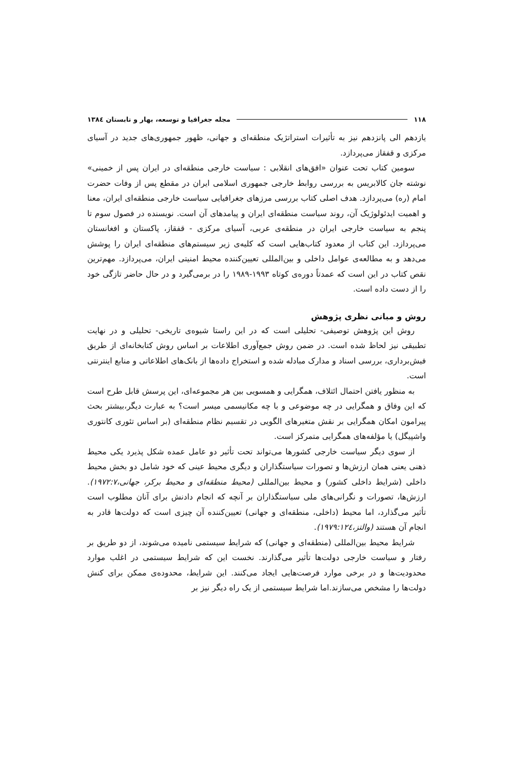۱۱۸ مجله جغرافیا و توسعه، بهار و تابستان ۱۳۸٤
یازدهم الی پانزدهم نیز به تأثیرات استراتژیک منطقه‌ای و جهانی، ظهور جمهوری‌های جدید در آسیای مرکزی و قفقاز می‌پردازد.
سومین کتاب تحت عنوان «افق‌های انقلابی : سیاست خارجی منطقه‌ای در ایران پس از خمینی» نوشته جان کالابریس به بررسی روابط خارجی جمهوری اسلامی ایران در مقطع پس از وفات حضرت امام (ره) می‌پردازد. هدف اصلی کتاب بررسی مرزهای جغرافیایی سیاست خارجی منطقه‌ای ایران، معنا و اهمیت ایدئولوژیک آن، روند سیاست منطقه‌ای ایران و پیامدهای آن است. نویسنده در فصول سوم تا پنجم به سیاست خارجی ایران در منطقه‌ی عربی، آسیای مرکزی - قفقاز، پاکستان و افغانستان می‌پردازد. این کتاب از معدود کتاب‌هایی است که کلیه‌ی زیر سیستم‌های منطقه‌ای ایران را پوشش می‌دهد و به مطالعه‌ی عوامل داخلی و بین‌المللی تعیین‌کننده محیط امنیتی ایران، می‌پردازد. مهم‌ترین نقص کتاب در این است که عمدتاً دوره‌ی کوتاه ۱۹۹۳-۱۹۸۹ را در برمی‌گیرد و در حال حاضر تازگی خود را از دست داده است.
روش و مبانی نظری پژوهش
روش این پژوهش توصیفی- تحلیلی است که در این راستا شیوه‌ی تاریخی- تحلیلی و در نهایت تطبیقی نیز لحاظ شده است. در ضمن روش جمع‌آوری اطلاعات بر اساس روش کتابخانه‌ای از طریق فیش‌برداری، بررسی اسناد و مدارک مبادله شده و استخراج داده‌ها از بانک‌های اطلاعاتی و منابع اینترنتی است.
به منظور یافتن احتمال ائتلاف، همگرایی و همسویی بین هر مجموعه‌ای، این پرسش قابل طرح است که این وفاق و همگرایی در چه موضوعی و با چه مکانیسمی میسر است؟ به عبارت دیگر،بیشتر بحث پیرامون امکان همگرایی بر نقش متغیرهای الگویی در تقسیم نظام منطقه‌ای (بر اساس تئوری کانتوری واشپیگل) یا مؤلفه‌های همگرایی متمرکز است.
از سوی دیگر سیاست خارجی کشورها می‌تواند تحت تأثیر دو عامل عمده شکل پذیرد یکی محیط ذهنی یعنی همان ارزش‌ها و تصورات سیاستگذاران و دیگری محیط عینی که خود شامل دو بخش محیط داخلی (شرایط داخلی کشور) و محیط بین‌المللی (محیط منطقه‌ای و محیط برکر، جهانی،۱۹۷۲:۷). ارزش‌ها، تصورات و نگرانی‌های ملی سیاستگذاران بر آنچه که انجام دادنش برای آنان مطلوب است تأثیر می‌گذارد، اما محیط (داخلی، منطقه‌ای و جهانی) تعیین‌کننده آن چیزی است که دولت‌ها قادر به انجام آن هستند (والتز،۱۹۷۹:۱۲٤).
شرایط محیط بین‌المللی (منطقه‌ای و جهانی) که شرایط سیستمی نامیده می‌شوند، از دو طریق بر رفتار و سیاست خارجی دولت‌ها تأثیر می‌گذارند. نخست این که شرایط سیستمی در اغلب موارد محدودیت‌ها و در برخی موارد فرصت‌هایی ایجاد می‌کنند. این شرایط، محدوده‌ی ممکن برای کنش دولت‌ها را مشخص می‌سازند.اما شرایط سیستمی از یک راه دیگر نیز بر